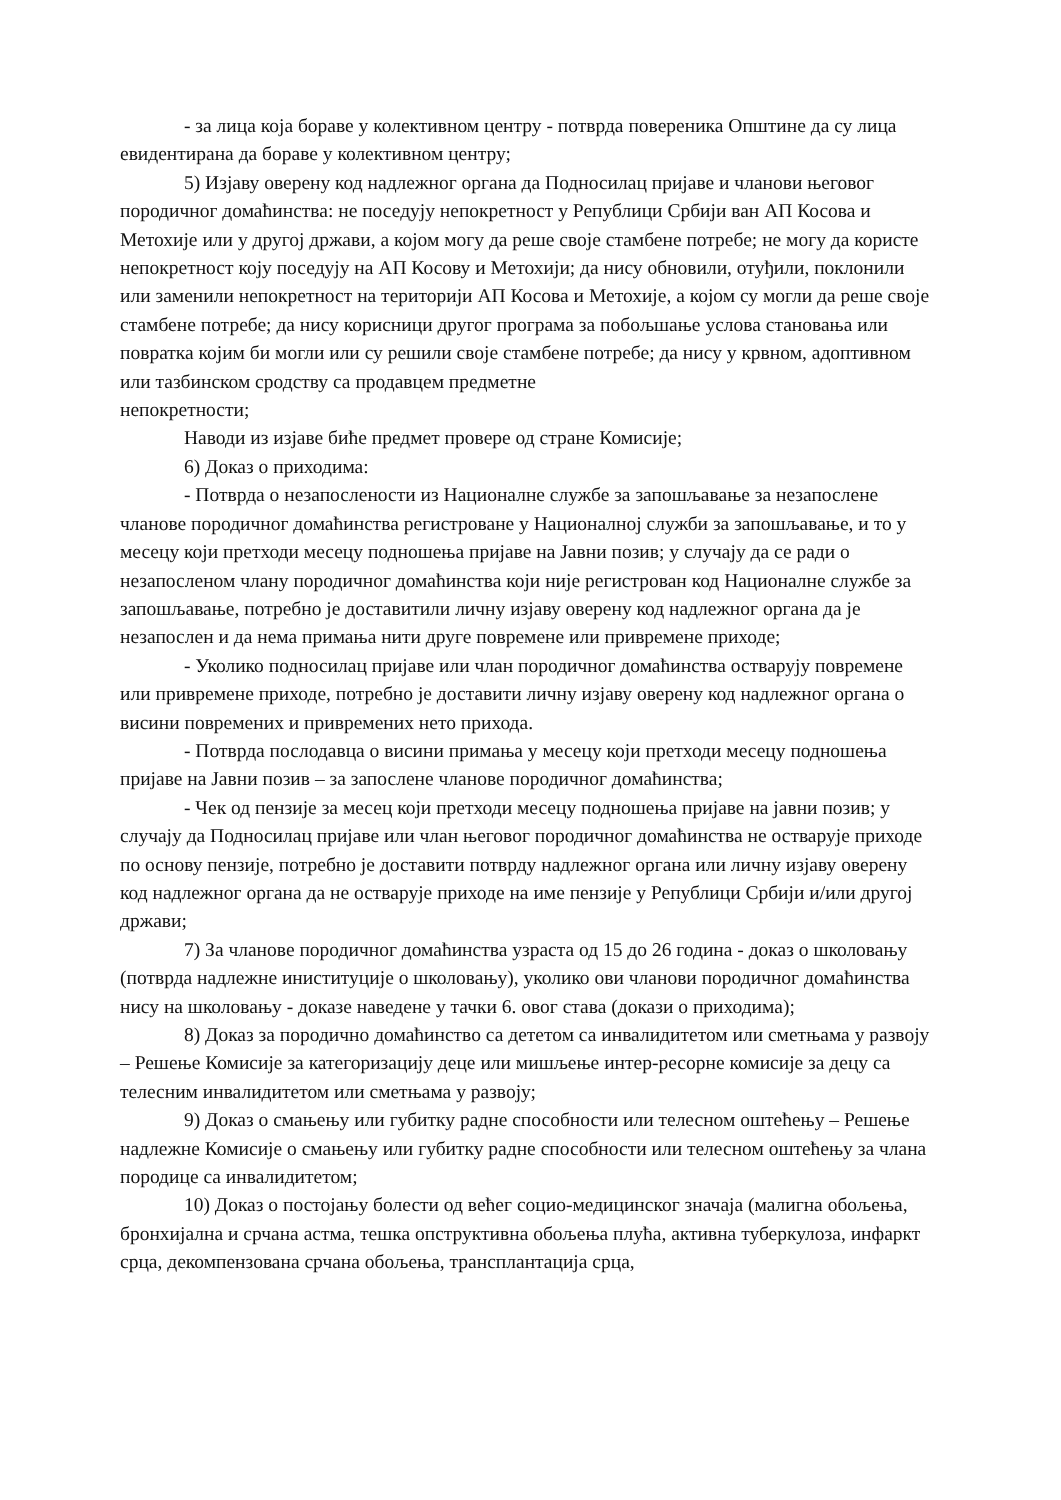- за лица која бораве у колективном центру - потврда повереника Општине да су лица евидентирана да бораве у колективном центру;
5) Изјаву оверену код надлежног органа да Подносилац пријаве и чланови његовог породичног домаћинства: не поседују непокретност у Републици Србији ван АП Косова и Метохије или у другој држави, а којом могу да реше своје стамбене потребе; не могу да користе непокретност коју поседују на АП Косову и Метохији; да нису обновили, отуђили, поклонили или заменили непокретност на територији АП Косова и Метохије, а којом су могли да реше своје стамбене потребе; да нису корисници другог програма за побољшање услова становања или повратка којим би могли или су решили своје стамбене потребе; да нису у крвном, адоптивном или тазбинском сродству са продавцем предметне
непокретности;
Наводи из изјаве биће предмет провере од стране Комисије;
6) Доказ о приходима:
- Потврда о незапослености из Националне службе за запошљавање за незапослене чланове породичног домаћинства регистроване у Националној служби за запошљавање, и то у месецу који претходи месецу подношења пријаве на Јавни позив; у случају да се ради о незапосленом члану породичног домаћинства који није регистрован код Националне службе за запошљавање, потребно је доставитили личну изјаву оверену код надлежног органа да је незапослен и да нема примања нити друге повремене или привремене приходе;
- Уколико подносилац пријаве или члан породичног домаћинства остварују повремене или привремене приходе, потребно је доставити личну изјаву оверену код надлежног органа о висини повремених и привремених нето прихода.
- Потврда послодавца о висини примања у месецу који претходи месецу подношења пријаве на Јавни позив – за запослене чланове породичног домаћинства;
- Чек од пензије за месец који претходи месецу подношења пријаве на јавни позив; у случају да Подносилац пријаве или члан његовог породичног домаћинства не остварује приходе по основу пензије, потребно је доставити потврду надлежног органа или личну изјаву оверену код надлежног органа да не остварује приходе на име пензије у Републици Србији и/или другој држави;
7) За чланове породичног домаћинства узраста од 15 до 26 година - доказ о школовању (потврда надлежне иниституције о школовању), уколико ови чланови породичног домаћинства нису на школовању - доказе наведене у тачки 6. овог става (докази о приходима);
8) Доказ за породично домаћинство са дететом са инвалидитетом или сметњама у развоју – Решење Комисије за категоризацију деце или мишљење интер-ресорне комисије за децу са телесним инвалидитетом или сметњама у развоју;
9) Доказ о смањењу или губитку радне способности или телесном оштећењу – Решење надлежне Комисије о смањењу или губитку радне способности или телесном оштећењу за члана породице са инвалидитетом;
10) Доказ о постојању болести од већег социо-медицинског значаја (малигна обољења, бронхијална и срчана астма, тешка опструктивна обољења плућа, активна туберкулоза, инфаркт срца, декомпензована срчана обољења, трансплантација срца,